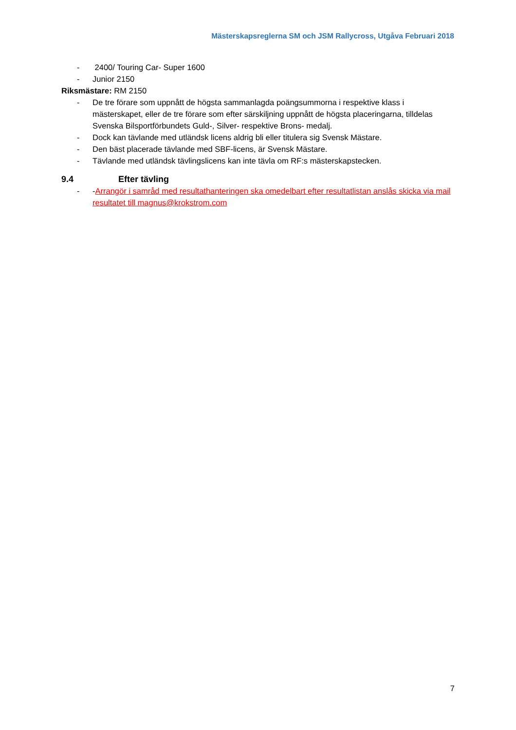Mästerskapsreglerna SM och JSM Rallycross, Utgåva Februari 2018
- 2400/ Touring Car- Super 1600
- Junior 2150
Riksmästare: RM 2150
- De tre förare som uppnått de högsta sammanlagda poängsummorna i respektive klass i mästerskapet, eller de tre förare som efter särskiljning uppnått de högsta placeringarna, tilldelas Svenska Bilsportförbundets Guld-, Silver- respektive Brons- medalj.
- Dock kan tävlande med utländsk licens aldrig bli eller titulera sig Svensk Mästare.
- Den bäst placerade tävlande med SBF-licens, är Svensk Mästare.
- Tävlande med utländsk tävlingslicens kan inte tävla om RF:s mästerskapstecken.
9.4 Efter tävling
- -Arrangör i samråd med resultathanteringen ska omedelbart efter resultatlistan anslås skicka via mail resultatet till magnus@krokstrom.com
7